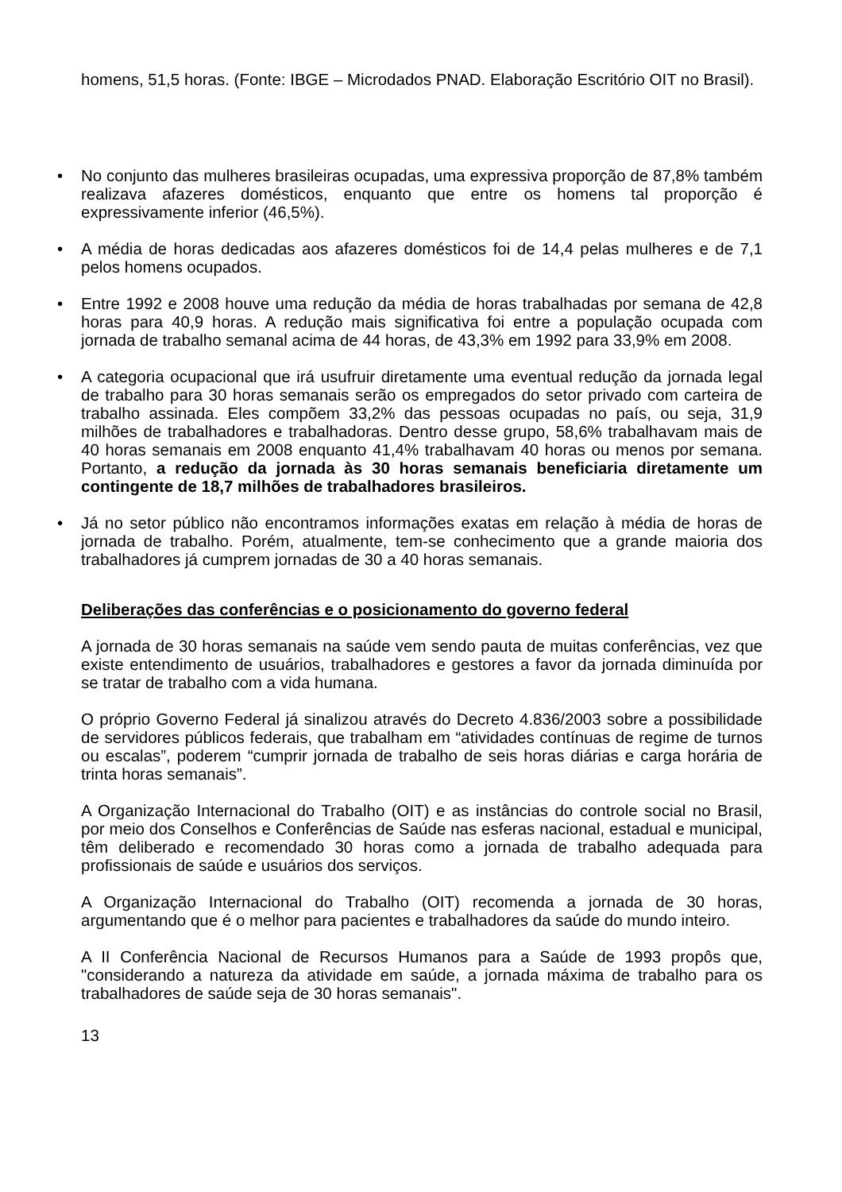homens, 51,5 horas. (Fonte: IBGE – Microdados PNAD. Elaboração Escritório OIT no Brasil).
• No conjunto das mulheres brasileiras ocupadas, uma expressiva proporção de 87,8% também realizava afazeres domésticos, enquanto que entre os homens tal proporção é expressivamente inferior (46,5%).
• A média de horas dedicadas aos afazeres domésticos foi de 14,4 pelas mulheres e de 7,1 pelos homens ocupados.
• Entre 1992 e 2008 houve uma redução da média de horas trabalhadas por semana de 42,8 horas para 40,9 horas. A redução mais significativa foi entre a população ocupada com jornada de trabalho semanal acima de 44 horas, de 43,3% em 1992 para 33,9% em 2008.
• A categoria ocupacional que irá usufruir diretamente uma eventual redução da jornada legal de trabalho para 30 horas semanais serão os empregados do setor privado com carteira de trabalho assinada. Eles compõem 33,2% das pessoas ocupadas no país, ou seja, 31,9 milhões de trabalhadores e trabalhadoras. Dentro desse grupo, 58,6% trabalhavam mais de 40 horas semanais em 2008 enquanto 41,4% trabalhavam 40 horas ou menos por semana. Portanto, a redução da jornada às 30 horas semanais beneficiaria diretamente um contingente de 18,7 milhões de trabalhadores brasileiros.
• Já no setor público não encontramos informações exatas em relação à média de horas de jornada de trabalho. Porém, atualmente, tem-se conhecimento que a grande maioria dos trabalhadores já cumprem jornadas de 30 a 40 horas semanais.
Deliberações das conferências e o posicionamento do governo federal
A jornada de 30 horas semanais na saúde vem sendo pauta de muitas conferências, vez que existe entendimento de usuários, trabalhadores e gestores a favor da jornada diminuída por se tratar de trabalho com a vida humana.
O próprio Governo Federal já sinalizou através do Decreto 4.836/2003 sobre a possibilidade de servidores públicos federais, que trabalham em “atividades contínuas de regime de turnos ou escalas”, poderem “cumprir jornada de trabalho de seis horas diárias e carga horária de trinta horas semanais”.
A Organização Internacional do Trabalho (OIT) e as instâncias do controle social no Brasil, por meio dos Conselhos e Conferências de Saúde nas esferas nacional, estadual e municipal, têm deliberado e recomendado 30 horas como a jornada de trabalho adequada para profissionais de saúde e usuários dos serviços.
A Organização Internacional do Trabalho (OIT) recomenda a jornada de 30 horas, argumentando que é o melhor para pacientes e trabalhadores da saúde do mundo inteiro.
A II Conferência Nacional de Recursos Humanos para a Saúde de 1993 propôs que, "considerando a natureza da atividade em saúde, a jornada máxima de trabalho para os trabalhadores de saúde seja de 30 horas semanais".
13